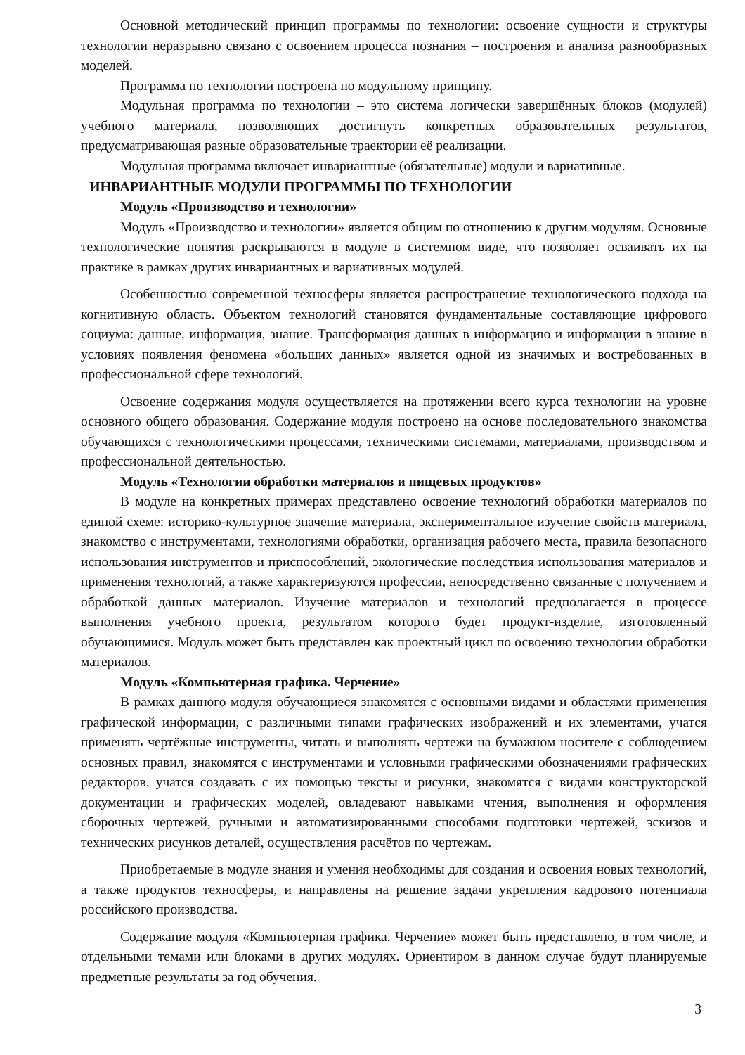Основной методический принцип программы по технологии: освоение сущности и структуры технологии неразрывно связано с освоением процесса познания – построения и анализа разнообразных моделей.
Программа по технологии построена по модульному принципу.
Модульная программа по технологии – это система логически завершённых блоков (модулей) учебного материала, позволяющих достигнуть конкретных образовательных результатов, предусматривающая разные образовательные траектории её реализации.
Модульная программа включает инвариантные (обязательные) модули и вариативные.
ИНВАРИАНТНЫЕ МОДУЛИ ПРОГРАММЫ ПО ТЕХНОЛОГИИ
Модуль «Производство и технологии»
Модуль «Производство и технологии» является общим по отношению к другим модулям. Основные технологические понятия раскрываются в модуле в системном виде, что позволяет осваивать их на практике в рамках других инвариантных и вариативных модулей.
Особенностью современной техносферы является распространение технологического подхода на когнитивную область. Объектом технологий становятся фундаментальные составляющие цифрового социума: данные, информация, знание. Трансформация данных в информацию и информации в знание в условиях появления феномена «больших данных» является одной из значимых и востребованных в профессиональной сфере технологий.
Освоение содержания модуля осуществляется на протяжении всего курса технологии на уровне основного общего образования. Содержание модуля построено на основе последовательного знакомства обучающихся с технологическими процессами, техническими системами, материалами, производством и профессиональной деятельностью.
Модуль «Технологии обработки материалов и пищевых продуктов»
В модуле на конкретных примерах представлено освоение технологий обработки материалов по единой схеме: историко-культурное значение материала, экспериментальное изучение свойств материала, знакомство с инструментами, технологиями обработки, организация рабочего места, правила безопасного использования инструментов и приспособлений, экологические последствия использования материалов и применения технологий, а также характеризуются профессии, непосредственно связанные с получением и обработкой данных материалов. Изучение материалов и технологий предполагается в процессе выполнения учебного проекта, результатом которого будет продукт-изделие, изготовленный обучающимися. Модуль может быть представлен как проектный цикл по освоению технологии обработки материалов.
Модуль «Компьютерная графика. Черчение»
В рамках данного модуля обучающиеся знакомятся с основными видами и областями применения графической информации, с различными типами графических изображений и их элементами, учатся применять чертёжные инструменты, читать и выполнять чертежи на бумажном носителе с соблюдением основных правил, знакомятся с инструментами и условными графическими обозначениями графических редакторов, учатся создавать с их помощью тексты и рисунки, знакомятся с видами конструкторской документации и графических моделей, овладевают навыками чтения, выполнения и оформления сборочных чертежей, ручными и автоматизированными способами подготовки чертежей, эскизов и технических рисунков деталей, осуществления расчётов по чертежам.
Приобретаемые в модуле знания и умения необходимы для создания и освоения новых технологий, а также продуктов техносферы, и направлены на решение задачи укрепления кадрового потенциала российского производства.
Содержание модуля «Компьютерная графика. Черчение» может быть представлено, в том числе, и отдельными темами или блоками в других модулях. Ориентиром в данном случае будут планируемые предметные результаты за год обучения.
3